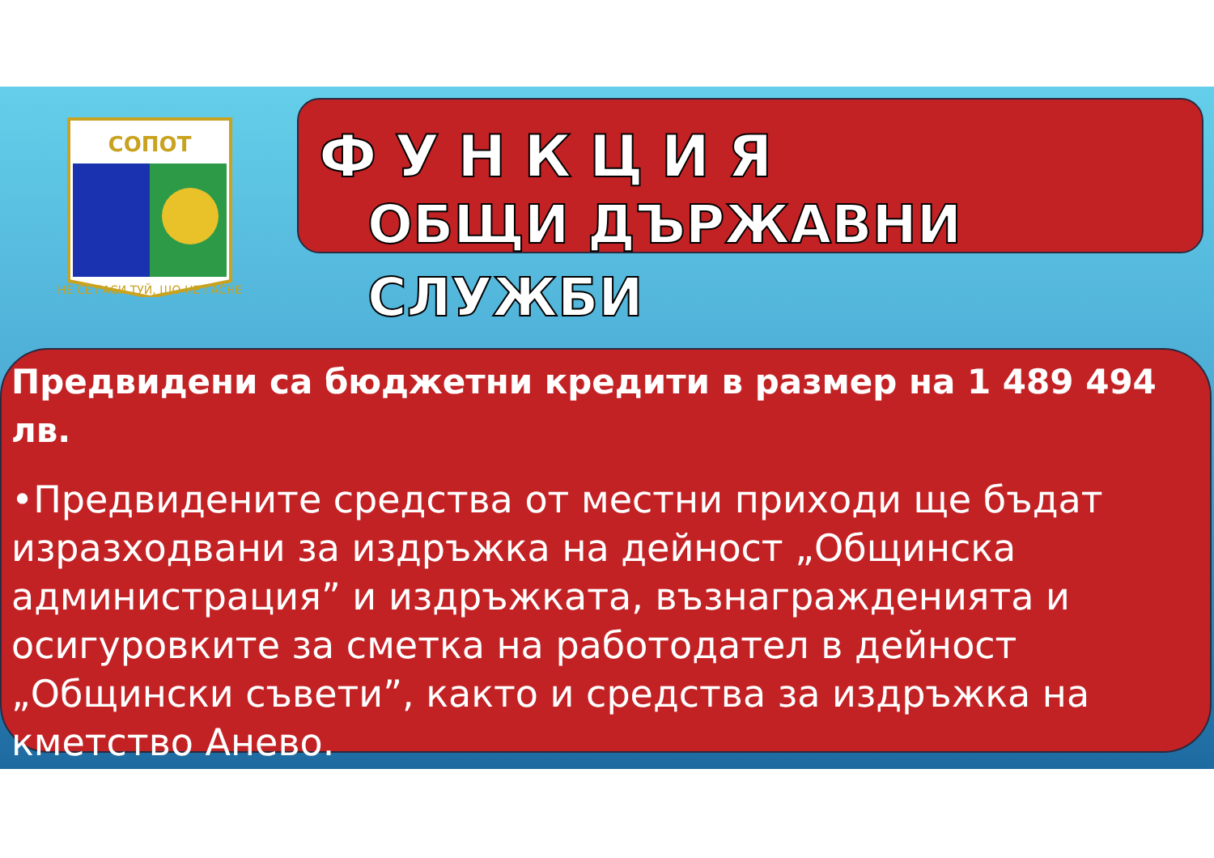СОПОТ
НЕ СЕ ГАСИ ТУЙ, ЩО НЕ ГАСНЕ
ФУНКЦИЯ
ОБЩИ ДЪРЖАВНИ СЛУЖБИ
Предвидени са бюджетни кредити в размер на 1 489 494 лв.
•Предвидените средства от местни приходи ще бъдат изразходвани за издръжка на дейност „Общинска администрация” и издръжката, възнагражденията и осигуровките за сметка на работодател в дейност „Общински съвети”, както и средства за издръжка на кметство Анево.